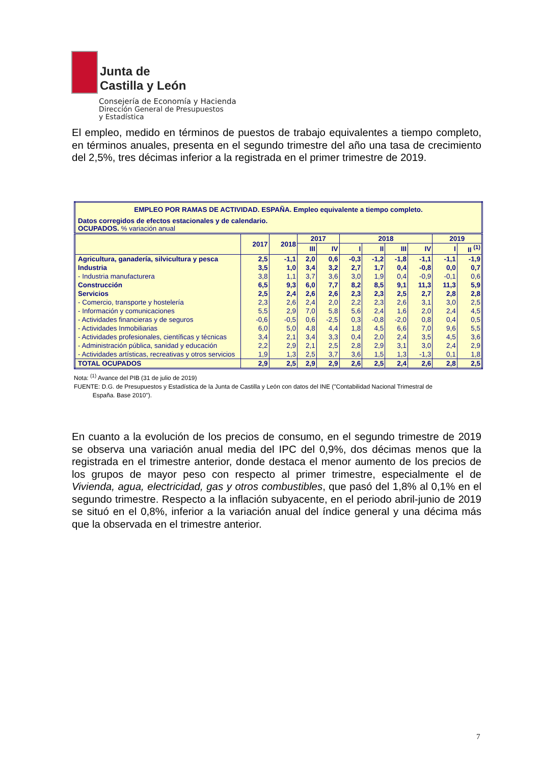Junta de
Castilla y León
Consejería de Economía y Hacienda
Dirección General de Presupuestos
y Estadística
El empleo, medido en términos de puestos de trabajo equivalentes a tiempo completo, en términos anuales, presenta en el segundo trimestre del año una tasa de crecimiento del 2,5%, tres décimas inferior a la registrada en el primer trimestre de 2019.
| EMPLEO POR RAMAS DE ACTIVIDAD. ESPAÑA. Empleo equivalente a tiempo completo. | | | | | | | | | | |
| Datos corregidos de efectos estacionales y de calendario. OCUPADOS. % variación anual | | | | | | | | | | |
| | 2017 | 2018 | 2017 | | 2018 | | | | 2019 | |
| | | | III | IV | I | II | III | IV | I | II <sup>(1)</sup> |
| Agricultura, ganadería, silvicultura y pesca | 2,5 | -1,1 | 2,0 | 0,6 | -0,3 | -1,2 | -1,8 | -1,1 | -1,1 | -1,9 |
| Industria | 3,5 | 1,0 | 3,4 | 3,2 | 2,7 | 1,7 | 0,4 | -0,8 | 0,0 | 0,7 |
| - Industria manufacturera | 3,8 | 1,1 | 3,7 | 3,6 | 3,0 | 1,9 | 0,4 | -0,9 | -0,1 | 0,6 |
| Construcción | 6,5 | 9,3 | 6,0 | 7,7 | 8,2 | 8,5 | 9,1 | 11,3 | 11,3 | 5,9 |
| Servicios | 2,5 | 2,4 | 2,6 | 2,6 | 2,3 | 2,3 | 2,5 | 2,7 | 2,8 | 2,8 |
| - Comercio, transporte y hostelería | 2,3 | 2,6 | 2,4 | 2,0 | 2,2 | 2,3 | 2,6 | 3,1 | 3,0 | 2,5 |
| - Información y comunicaciones | 5,5 | 2,9 | 7,0 | 5,8 | 5,6 | 2,4 | 1,6 | 2,0 | 2,4 | 4,5 |
| - Actividades financieras y de seguros | -0,6 | -0,5 | 0,6 | -2,5 | 0,3 | -0,8 | -2,0 | 0,8 | 0,4 | 0,5 |
| - Actividades Inmobiliarias | 6,0 | 5,0 | 4,8 | 4,4 | 1,8 | 4,5 | 6,6 | 7,0 | 9,6 | 5,5 |
| - Actividades profesionales, científicas y técnicas | 3,4 | 2,1 | 3,4 | 3,3 | 0,4 | 2,0 | 2,4 | 3,5 | 4,5 | 3,6 |
| - Administración pública, sanidad y educación | 2,2 | 2,9 | 2,1 | 2,5 | 2,8 | 2,9 | 3,1 | 3,0 | 2,4 | 2,9 |
| - Actividades artísticas, recreativas y otros servicios | 1,9 | 1,3 | 2,5 | 3,7 | 3,6 | 1,5 | 1,3 | -1,3 | 0,1 | 1,8 |
| TOTAL OCUPADOS | 2,9 | 2,5 | 2,9 | 2,9 | 2,6 | 2,5 | 2,4 | 2,6 | 2,8 | 2,5 |
Nota: <sup>(1)</sup> Avance del PIB (31 de julio de 2019)
FUENTE: D.G. de Presupuestos y Estadística de la Junta de Castilla y León con datos del INE ("Contabilidad Nacional Trimestral de
España. Base 2010").
En cuanto a la evolución de los precios de consumo, en el segundo trimestre de 2019 se observa una variación anual media del IPC del 0,9%, dos décimas menos que la registrada en el trimestre anterior, donde destaca el menor aumento de los precios de los grupos de mayor peso con respecto al primer trimestre, especialmente el de Vivienda, agua, electricidad, gas y otros combustibles, que pasó del 1,8% al 0,1% en el segundo trimestre. Respecto a la inflación subyacente, en el periodo abril-junio de 2019 se situó en el 0,8%, inferior a la variación anual del índice general y una décima más que la observada en el trimestre anterior.
7